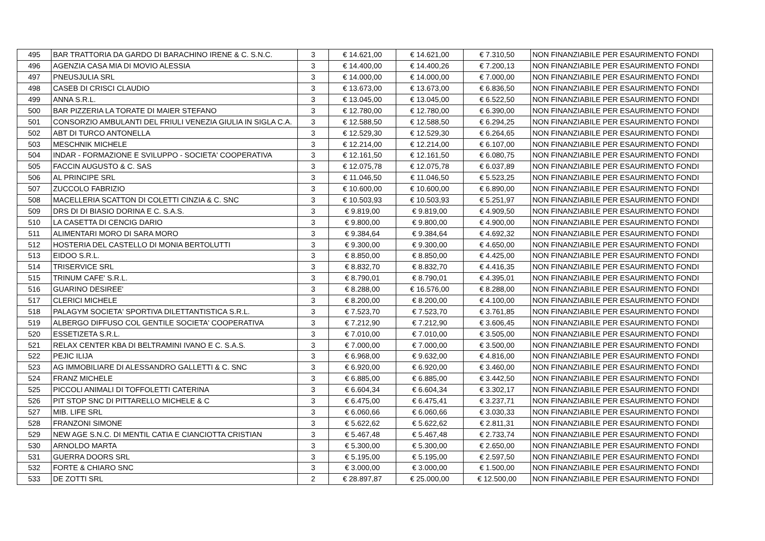| 495 | BAR TRATTORIA DA GARDO DI BARACHINO IRENE & C. S.N.C. | 3 | € 14.621,00 | € 14.621,00 | € 7.310,50 | NON FINANZIABILE PER ESAURIMENTO FONDI |
| 496 | AGENZIA CASA MIA DI MOVIO ALESSIA | 3 | € 14.400,00 | € 14.400,26 | € 7.200,13 | NON FINANZIABILE PER ESAURIMENTO FONDI |
| 497 | PNEUSJULIA SRL | 3 | € 14.000,00 | € 14.000,00 | € 7.000,00 | NON FINANZIABILE PER ESAURIMENTO FONDI |
| 498 | CASEB DI CRISCI CLAUDIO | 3 | € 13.673,00 | € 13.673,00 | € 6.836,50 | NON FINANZIABILE PER ESAURIMENTO FONDI |
| 499 | ANNA S.R.L. | 3 | € 13.045,00 | € 13.045,00 | € 6.522,50 | NON FINANZIABILE PER ESAURIMENTO FONDI |
| 500 | BAR PIZZERIA LA TORATE DI MAIER STEFANO | 3 | € 12.780,00 | € 12.780,00 | € 6.390,00 | NON FINANZIABILE PER ESAURIMENTO FONDI |
| 501 | CONSORZIO AMBULANTI DEL FRIULI VENEZIA GIULIA IN SIGLA C.A. | 3 | € 12.588,50 | € 12.588,50 | € 6.294,25 | NON FINANZIABILE PER ESAURIMENTO FONDI |
| 502 | ABT DI TURCO ANTONELLA | 3 | € 12.529,30 | € 12.529,30 | € 6.264,65 | NON FINANZIABILE PER ESAURIMENTO FONDI |
| 503 | MESCHNIK MICHELE | 3 | € 12.214,00 | € 12.214,00 | € 6.107,00 | NON FINANZIABILE PER ESAURIMENTO FONDI |
| 504 | INDAR - FORMAZIONE E SVILUPPO - SOCIETA' COOPERATIVA | 3 | € 12.161,50 | € 12.161,50 | € 6.080,75 | NON FINANZIABILE PER ESAURIMENTO FONDI |
| 505 | FACCIN AUGUSTO & C. SAS | 3 | € 12.075,78 | € 12.075,78 | € 6.037,89 | NON FINANZIABILE PER ESAURIMENTO FONDI |
| 506 | AL PRINCIPE SRL | 3 | € 11.046,50 | € 11.046,50 | € 5.523,25 | NON FINANZIABILE PER ESAURIMENTO FONDI |
| 507 | ZUCCOLO FABRIZIO | 3 | € 10.600,00 | € 10.600,00 | € 6.890,00 | NON FINANZIABILE PER ESAURIMENTO FONDI |
| 508 | MACELLERIA SCATTON DI COLETTI CINZIA & C. SNC | 3 | € 10.503,93 | € 10.503,93 | € 5.251,97 | NON FINANZIABILE PER ESAURIMENTO FONDI |
| 509 | DRS DI DI BIASIO DORINA E C. S.A.S. | 3 | € 9.819,00 | € 9.819,00 | € 4.909,50 | NON FINANZIABILE PER ESAURIMENTO FONDI |
| 510 | LA CASETTA DI CENCIG DARIO | 3 | € 9.800,00 | € 9.800,00 | € 4.900,00 | NON FINANZIABILE PER ESAURIMENTO FONDI |
| 511 | ALIMENTARI MORO DI SARA MORO | 3 | € 9.384,64 | € 9.384,64 | € 4.692,32 | NON FINANZIABILE PER ESAURIMENTO FONDI |
| 512 | HOSTERIA DEL CASTELLO DI MONIA BERTOLUTTI | 3 | € 9.300,00 | € 9.300,00 | € 4.650,00 | NON FINANZIABILE PER ESAURIMENTO FONDI |
| 513 | EIDOO S.R.L. | 3 | € 8.850,00 | € 8.850,00 | € 4.425,00 | NON FINANZIABILE PER ESAURIMENTO FONDI |
| 514 | TRISERVICE SRL | 3 | € 8.832,70 | € 8.832,70 | € 4.416,35 | NON FINANZIABILE PER ESAURIMENTO FONDI |
| 515 | TRINUM CAFE' S.R.L. | 3 | € 8.790,01 | € 8.790,01 | € 4.395,01 | NON FINANZIABILE PER ESAURIMENTO FONDI |
| 516 | GUARINO DESIREE' | 3 | € 8.288,00 | € 16.576,00 | € 8.288,00 | NON FINANZIABILE PER ESAURIMENTO FONDI |
| 517 | CLERICI MICHELE | 3 | € 8.200,00 | € 8.200,00 | € 4.100,00 | NON FINANZIABILE PER ESAURIMENTO FONDI |
| 518 | PALAGYM SOCIETA' SPORTIVA DILETTANTISTICA S.R.L. | 3 | € 7.523,70 | € 7.523,70 | € 3.761,85 | NON FINANZIABILE PER ESAURIMENTO FONDI |
| 519 | ALBERGO DIFFUSO COL GENTILE SOCIETA' COOPERATIVA | 3 | € 7.212,90 | € 7.212,90 | € 3.606,45 | NON FINANZIABILE PER ESAURIMENTO FONDI |
| 520 | ESSETIZETA S.R.L. | 3 | € 7.010,00 | € 7.010,00 | € 3.505,00 | NON FINANZIABILE PER ESAURIMENTO FONDI |
| 521 | RELAX CENTER KBA DI BELTRAMINI IVANO E C. S.A.S. | 3 | € 7.000,00 | € 7.000,00 | € 3.500,00 | NON FINANZIABILE PER ESAURIMENTO FONDI |
| 522 | PEJIC ILIJA | 3 | € 6.968,00 | € 9.632,00 | € 4.816,00 | NON FINANZIABILE PER ESAURIMENTO FONDI |
| 523 | AG IMMOBILIARE DI ALESSANDRO GALLETTI & C. SNC | 3 | € 6.920,00 | € 6.920,00 | € 3.460,00 | NON FINANZIABILE PER ESAURIMENTO FONDI |
| 524 | FRANZ MICHELE | 3 | € 6.885,00 | € 6.885,00 | € 3.442,50 | NON FINANZIABILE PER ESAURIMENTO FONDI |
| 525 | PICCOLI ANIMALI DI TOFFOLETTI CATERINA | 3 | € 6.604,34 | € 6.604,34 | € 3.302,17 | NON FINANZIABILE PER ESAURIMENTO FONDI |
| 526 | PIT STOP SNC DI PITTARELLO MICHELE & C | 3 | € 6.475,00 | € 6.475,41 | € 3.237,71 | NON FINANZIABILE PER ESAURIMENTO FONDI |
| 527 | MIB. LIFE SRL | 3 | € 6.060,66 | € 6.060,66 | € 3.030,33 | NON FINANZIABILE PER ESAURIMENTO FONDI |
| 528 | FRANZONI SIMONE | 3 | € 5.622,62 | € 5.622,62 | € 2.811,31 | NON FINANZIABILE PER ESAURIMENTO FONDI |
| 529 | NEW AGE S.N.C. DI MENTIL CATIA E CIANCIOTTA CRISTIAN | 3 | € 5.467,48 | € 5.467,48 | € 2.733,74 | NON FINANZIABILE PER ESAURIMENTO FONDI |
| 530 | ARNOLDO MARTA | 3 | € 5.300,00 | € 5.300,00 | € 2.650,00 | NON FINANZIABILE PER ESAURIMENTO FONDI |
| 531 | GUERRA DOORS SRL | 3 | € 5.195,00 | € 5.195,00 | € 2.597,50 | NON FINANZIABILE PER ESAURIMENTO FONDI |
| 532 | FORTE & CHIARO SNC | 3 | € 3.000,00 | € 3.000,00 | € 1.500,00 | NON FINANZIABILE PER ESAURIMENTO FONDI |
| 533 | DE ZOTTI SRL | 2 | € 28.897,87 | € 25.000,00 | € 12.500,00 | NON FINANZIABILE PER ESAURIMENTO FONDI |